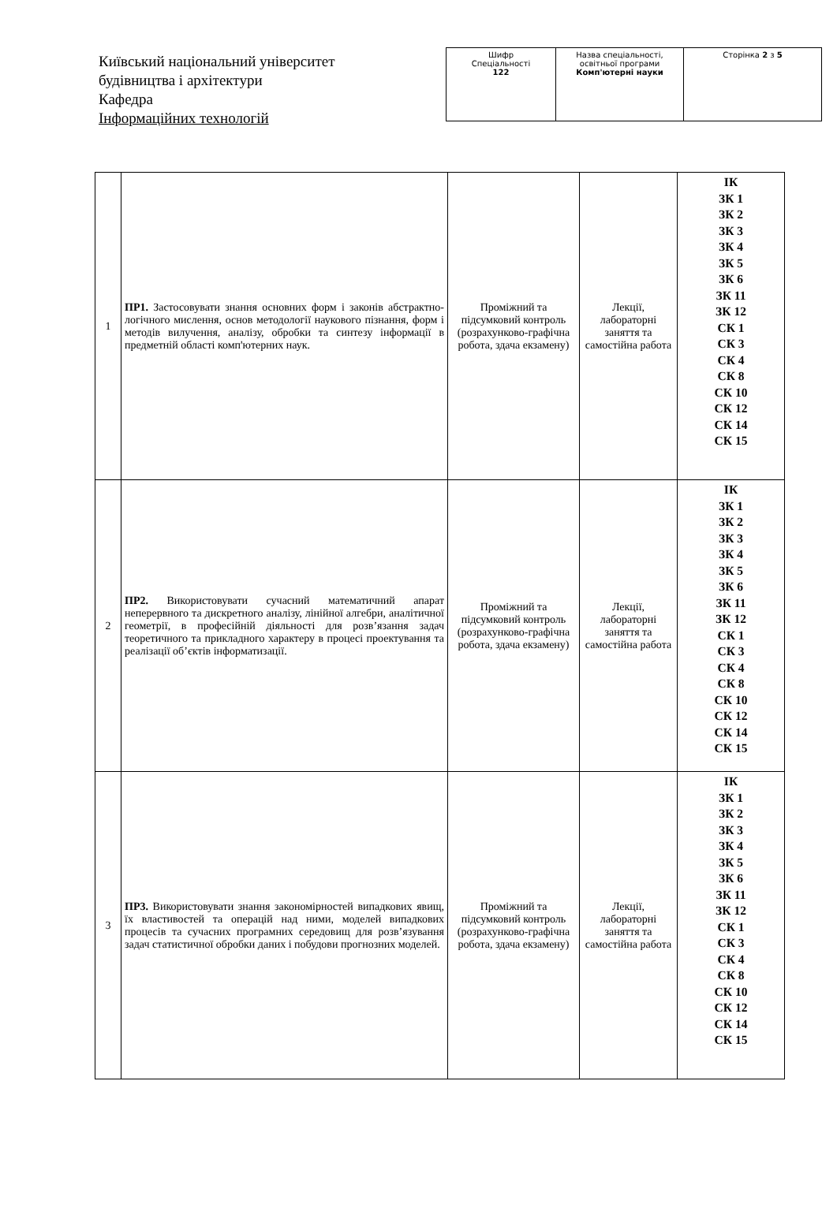Київський національний університет будівництва і архітектури
Кафедра
Інформаційних технологій
| Шифр Спеціальності 122 | Назва спеціальності, освітньої програми Комп'ютерні науки | Сторінка 2 з 5 |
| 1 | ПР1. Застосовувати знання основних форм і законів абстрактно-логічного мислення, основ методології наукового пізнання, форм і методів вилучення, аналізу, обробки та синтезу інформації в предметній області комп'ютерних наук. | Проміжний та підсумковий контроль (розрахунково-графічна робота, здача екзамену) | Лекції, лабораторні заняття та самостійна работа | ІК ЗК 1 ЗК 2 ЗК 3 ЗК 4 ЗК 5 ЗК 6 ЗК 11 ЗК 12 СК 1 СК 3 СК 4 СК 8 СК 10 СК 12 СК 14 СК 15 |
| 2 | ПР2. Використовувати сучасний математичний апарат неперервного та дискретного аналізу, лінійної алгебри, аналітичної геометрії, в професійній діяльності для розв’язання задач теоретичного та прикладного характеру в процесі проектування та реалізації об’єктів інформатизації. | Проміжний та підсумковий контроль (розрахунково-графічна робота, здача екзамену) | Лекції, лабораторні заняття та самостійна работа | ІК ЗК 1 ЗК 2 ЗК 3 ЗК 4 ЗК 5 ЗК 6 ЗК 11 ЗК 12 СК 1 СК 3 СК 4 СК 8 СК 10 СК 12 СК 14 СК 15 |
| 3 | ПР3. Використовувати знання закономірностей випадкових явищ, їх властивостей та операцій над ними, моделей випадкових процесів та сучасних програмних середовищ для розв’язування задач статистичної обробки даних і побудови прогнозних моделей. | Проміжний та підсумковий контроль (розрахунково-графічна робота, здача екзамену) | Лекції, лабораторні заняття та самостійна работа | ІК ЗК 1 ЗК 2 ЗК 3 ЗК 4 ЗК 5 ЗК 6 ЗК 11 ЗК 12 СК 1 СК 3 СК 4 СК 8 СК 10 СК 12 СК 14 СК 15 |